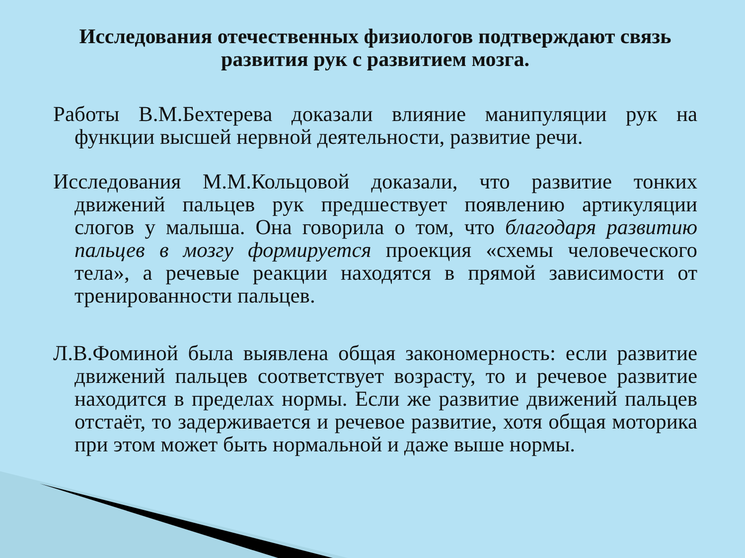Исследования отечественных физиологов подтверждают связь развития рук с развитием мозга.
Работы В.М.Бехтерева доказали влияние манипуляции рук на функции высшей нервной деятельности, развитие речи.
Исследования М.М.Кольцовой доказали, что развитие тонких движений пальцев рук предшествует появлению артикуляции слогов у малыша. Она говорила о том, что благодаря развитию пальцев в мозгу формируется проекция «схемы человеческого тела», а речевые реакции находятся в прямой зависимости от тренированности пальцев.
Л.В.Фоминой была выявлена общая закономерность: если развитие движений пальцев соответствует возрасту, то и речевое развитие находится в пределах нормы. Если же развитие движений пальцев отстаёт, то задерживается и речевое развитие, хотя общая моторика при этом может быть нормальной и даже выше нормы.